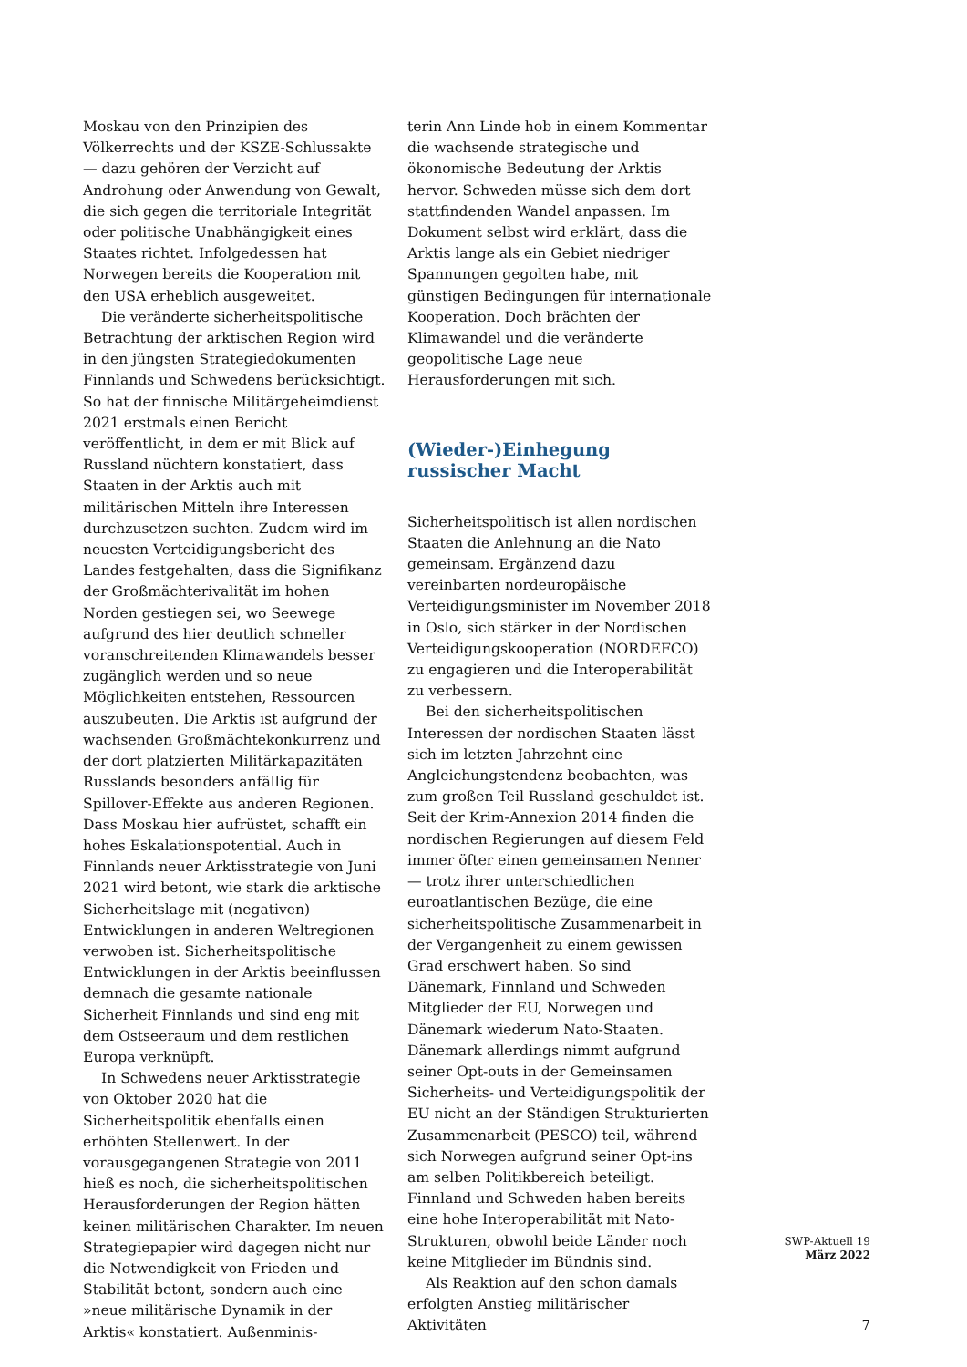Moskau von den Prinzipien des Völkerrechts und der KSZE-Schlussakte — dazu gehören der Verzicht auf Androhung oder Anwendung von Gewalt, die sich gegen die territoriale Integrität oder politische Unabhängigkeit eines Staates richtet. Infolgedessen hat Norwegen bereits die Kooperation mit den USA erheblich ausgeweitet.
Die veränderte sicherheitspolitische Betrachtung der arktischen Region wird in den jüngsten Strategiedokumenten Finnlands und Schwedens berücksichtigt. So hat der finnische Militärgeheimdienst 2021 erstmals einen Bericht veröffentlicht, in dem er mit Blick auf Russland nüchtern konstatiert, dass Staaten in der Arktis auch mit militärischen Mitteln ihre Interessen durchzusetzen suchten. Zudem wird im neuesten Verteidigungsbericht des Landes festgehalten, dass die Signifikanz der Großmächterivalität im hohen Norden gestiegen sei, wo Seewege aufgrund des hier deutlich schneller voranschreitenden Klimawandels besser zugänglich werden und so neue Möglichkeiten entstehen, Ressourcen auszubeuten. Die Arktis ist aufgrund der wachsenden Großmächtekonkurrenz und der dort platzierten Militärkapazitäten Russlands besonders anfällig für Spillover-Effekte aus anderen Regionen. Dass Moskau hier aufrüstet, schafft ein hohes Eskalationspotential. Auch in Finnlands neuer Arktisstrategie von Juni 2021 wird betont, wie stark die arktische Sicherheitslage mit (negativen) Entwicklungen in anderen Weltregionen verwoben ist. Sicherheitspolitische Entwicklungen in der Arktis beeinflussen demnach die gesamte nationale Sicherheit Finnlands und sind eng mit dem Ostseeraum und dem restlichen Europa verknüpft.
In Schwedens neuer Arktisstrategie von Oktober 2020 hat die Sicherheitspolitik ebenfalls einen erhöhten Stellenwert. In der vorausgegangenen Strategie von 2011 hieß es noch, die sicherheitspolitischen Herausforderungen der Region hätten keinen militärischen Charakter. Im neuen Strategiepapier wird dagegen nicht nur die Notwendigkeit von Frieden und Stabilität betont, sondern auch eine »neue militärische Dynamik in der Arktis« konstatiert. Außenminis-
terin Ann Linde hob in einem Kommentar die wachsende strategische und ökonomische Bedeutung der Arktis hervor. Schweden müsse sich dem dort stattfindenden Wandel anpassen. Im Dokument selbst wird erklärt, dass die Arktis lange als ein Gebiet niedriger Spannungen gegolten habe, mit günstigen Bedingungen für internationale Kooperation. Doch brächten der Klimawandel und die veränderte geopolitische Lage neue Herausforderungen mit sich.
(Wieder-)Einhegung russischer Macht
Sicherheitspolitisch ist allen nordischen Staaten die Anlehnung an die Nato gemeinsam. Ergänzend dazu vereinbarten nordeuropäische Verteidigungsminister im November 2018 in Oslo, sich stärker in der Nordischen Verteidigungskooperation (NORDEFCO) zu engagieren und die Interoperabilität zu verbessern.
Bei den sicherheitspolitischen Interessen der nordischen Staaten lässt sich im letzten Jahrzehnt eine Angleichungstendenz beobachten, was zum großen Teil Russland geschuldet ist. Seit der Krim-Annexion 2014 finden die nordischen Regierungen auf diesem Feld immer öfter einen gemeinsamen Nenner — trotz ihrer unterschiedlichen euroatlantischen Bezüge, die eine sicherheitspolitische Zusammenarbeit in der Vergangenheit zu einem gewissen Grad erschwert haben. So sind Dänemark, Finnland und Schweden Mitglieder der EU, Norwegen und Dänemark wiederum Nato-Staaten. Dänemark allerdings nimmt aufgrund seiner Opt-outs in der Gemeinsamen Sicherheits- und Verteidigungspolitik der EU nicht an der Ständigen Strukturierten Zusammenarbeit (PESCO) teil, während sich Norwegen aufgrund seiner Opt-ins am selben Politikbereich beteiligt. Finnland und Schweden haben bereits eine hohe Interoperabilität mit Nato-Strukturen, obwohl beide Länder noch keine Mitglieder im Bündnis sind.
Als Reaktion auf den schon damals erfolgten Anstieg militärischer Aktivitäten
SWP-Aktuell 19
März 2022
7